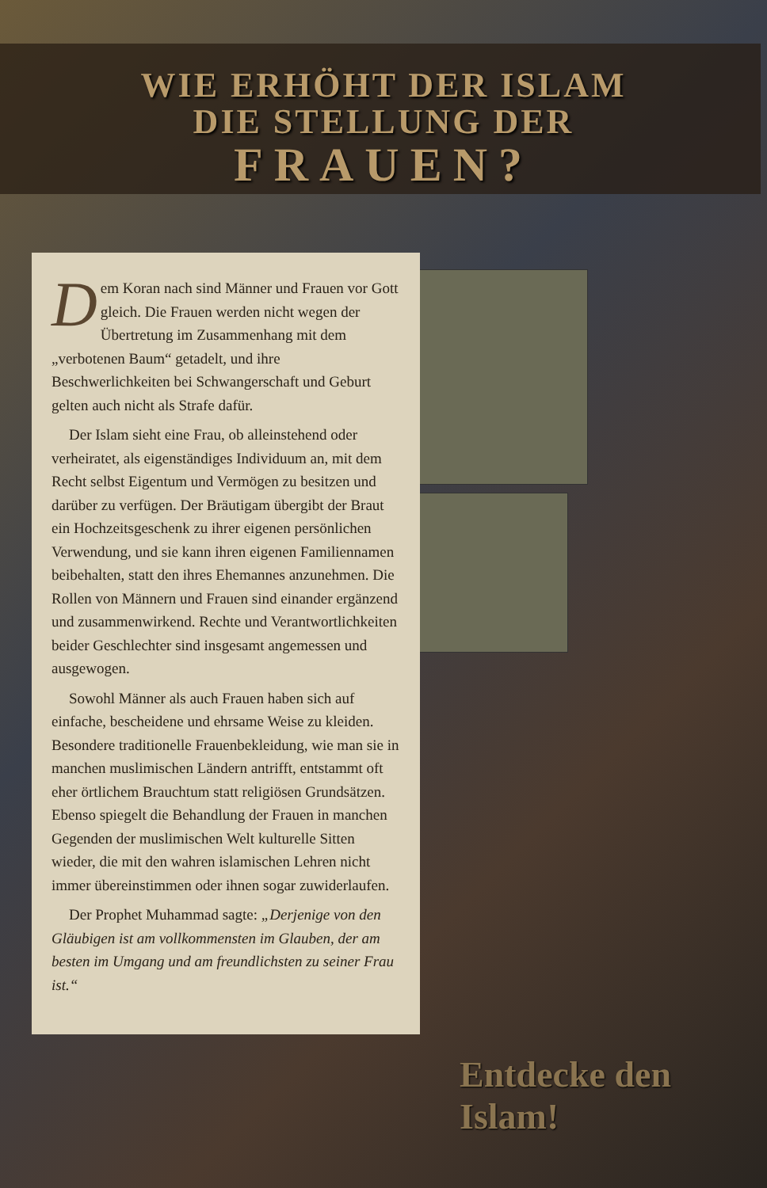WIE ERHÖHT DER ISLAM
DIE STELLUNG DER
FRAUEN?
Dem Koran nach sind Männer und Frauen vor Gott gleich. Die Frauen werden nicht wegen der Übertretung im Zusammenhang mit dem „verbotenen Baum“ getadelt, und ihre Beschwerlichkeiten bei Schwangerschaft und Geburt gelten auch nicht als Strafe dafür.
Der Islam sieht eine Frau, ob alleinstehend oder verheiratet, als eigenständiges Individuum an, mit dem Recht selbst Eigentum und Vermögen zu besitzen und darüber zu verfügen. Der Bräutigam übergibt der Braut ein Hochzeitsgeschenk zu ihrer eigenen persönlichen Verwendung, und sie kann ihren eigenen Familiennamen beibehalten, statt den ihres Ehemannes anzunehmen. Die Rollen von Männern und Frauen sind einander ergänzend und zusammenwirkend. Rechte und Verantwortlichkeiten beider Geschlechter sind insgesamt angemessen und ausgewogen.
Sowohl Männer als auch Frauen haben sich auf einfache, bescheidene und ehrsame Weise zu kleiden. Besondere traditionelle Frauenbekleidung, wie man sie in manchen muslimischen Ländern antrifft, entstammt oft eher örtlichem Brauchtum statt religiösen Grundsätzen. Ebenso spiegelt die Behandlung der Frauen in manchen Gegenden der muslimischen Welt kulturelle Sitten wieder, die mit den wahren islamischen Lehren nicht immer übereinstimmen oder ihnen sogar zuwiderlaufen.
Der Prophet Muhammad sagte: „Derjenige von den Gläubigen ist am vollkommensten im Glauben, der am besten im Umgang und am freundlichsten zu seiner Frau ist.“
Entdecke den Islam!